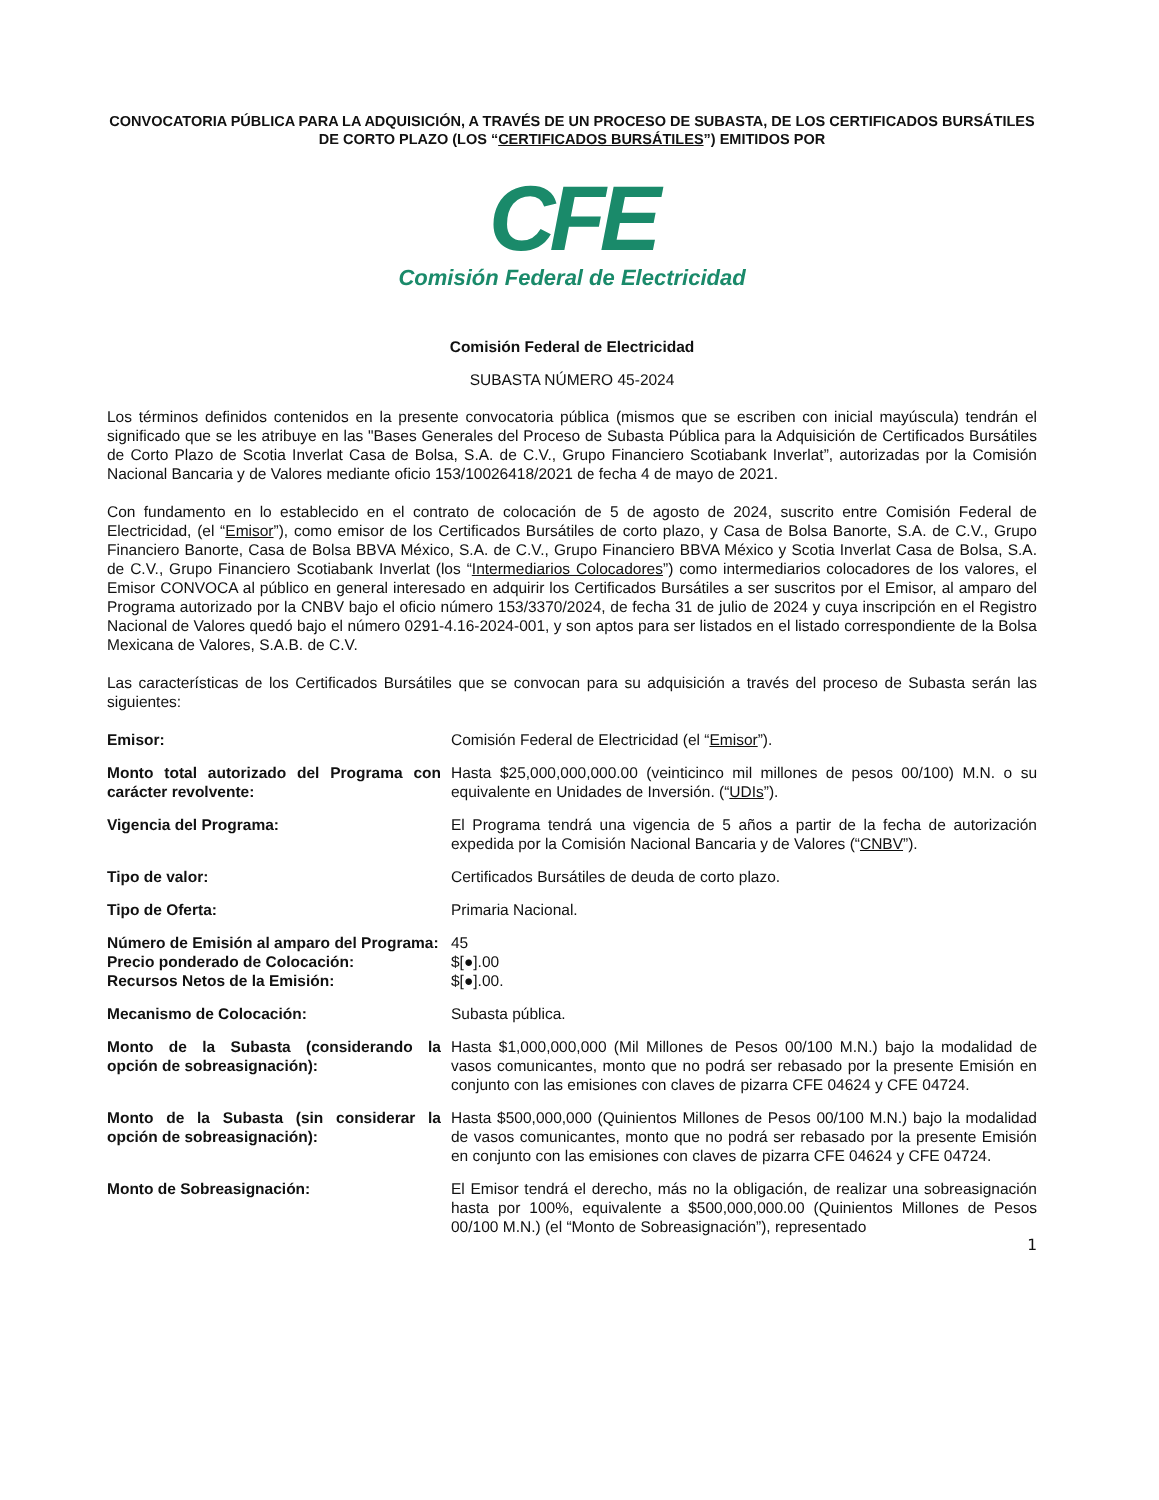CONVOCATORIA PÚBLICA PARA LA ADQUISICIÓN, A TRAVÉS DE UN PROCESO DE SUBASTA, DE LOS CERTIFICADOS BURSÁTILES DE CORTO PLAZO (LOS “CERTIFICADOS BURSÁTILES”) EMITIDOS POR
CFE
Comisión Federal de Electricidad
Comisión Federal de Electricidad
SUBASTA NÚMERO 45-2024
Los términos definidos contenidos en la presente convocatoria pública (mismos que se escriben con inicial mayúscula) tendrán el significado que se les atribuye en las "Bases Generales del Proceso de Subasta Pública para la Adquisición de Certificados Bursátiles de Corto Plazo de Scotia Inverlat Casa de Bolsa, S.A. de C.V., Grupo Financiero Scotiabank Inverlat”, autorizadas por la Comisión Nacional Bancaria y de Valores mediante oficio 153/10026418/2021 de fecha 4 de mayo de 2021.
Con fundamento en lo establecido en el contrato de colocación de 5 de agosto de 2024, suscrito entre Comisión Federal de Electricidad, (el “Emisor”), como emisor de los Certificados Bursátiles de corto plazo, y Casa de Bolsa Banorte, S.A. de C.V., Grupo Financiero Banorte, Casa de Bolsa BBVA México, S.A. de C.V., Grupo Financiero BBVA México y Scotia Inverlat Casa de Bolsa, S.A. de C.V., Grupo Financiero Scotiabank Inverlat (los “Intermediarios Colocadores”) como intermediarios colocadores de los valores, el Emisor CONVOCA al público en general interesado en adquirir los Certificados Bursátiles a ser suscritos por el Emisor, al amparo del Programa autorizado por la CNBV bajo el oficio número 153/3370/2024, de fecha 31 de julio de 2024 y cuya inscripción en el Registro Nacional de Valores quedó bajo el número 0291-4.16-2024-001, y son aptos para ser listados en el listado correspondiente de la Bolsa Mexicana de Valores, S.A.B. de C.V.
Las características de los Certificados Bursátiles que se convocan para su adquisición a través del proceso de Subasta serán las siguientes:
| Emisor: | Comisión Federal de Electricidad (el “ Emisor ”). |
| Monto total autorizado del Programa con carácter revolvente: | Hasta $25,000,000,000.00 (veinticinco mil millones de pesos 00/100) M.N. o su equivalente en Unidades de Inversión. (“ UDIs ”). |
| Vigencia del Programa: | El Programa tendrá una vigencia de 5 años a partir de la fecha de autorización expedida por la Comisión Nacional Bancaria y de Valores (“ CNBV ”). |
| Tipo de valor: | Certificados Bursátiles de deuda de corto plazo. |
| Tipo de Oferta: | Primaria Nacional. |
| Número de Emisión al amparo del Programa: | 45 |
| Precio ponderado de Colocación: | $[●].00 |
| Recursos Netos de la Emisión: | $[●].00. |
| Mecanismo de Colocación: | Subasta pública. |
| Monto de la Subasta (considerando la opción de sobreasignación): | Hasta $1,000,000,000 (Mil Millones de Pesos 00/100 M.N.) bajo la modalidad de vasos comunicantes, monto que no podrá ser rebasado por la presente Emisión en conjunto con las emisiones con claves de pizarra CFE 04624 y CFE 04724. |
| Monto de la Subasta (sin considerar la opción de sobreasignación): | Hasta $500,000,000 (Quinientos Millones de Pesos 00/100 M.N.) bajo la modalidad de vasos comunicantes, monto que no podrá ser rebasado por la presente Emisión en conjunto con las emisiones con claves de pizarra CFE 04624 y CFE 04724. |
| Monto de Sobreasignación: | El Emisor tendrá el derecho, más no la obligación, de realizar una sobreasignación hasta por 100%, equivalente a $500,000,000.00 (Quinientos Millones de Pesos 00/100 M.N.) (el “Monto de Sobreasignación”), representado |
1